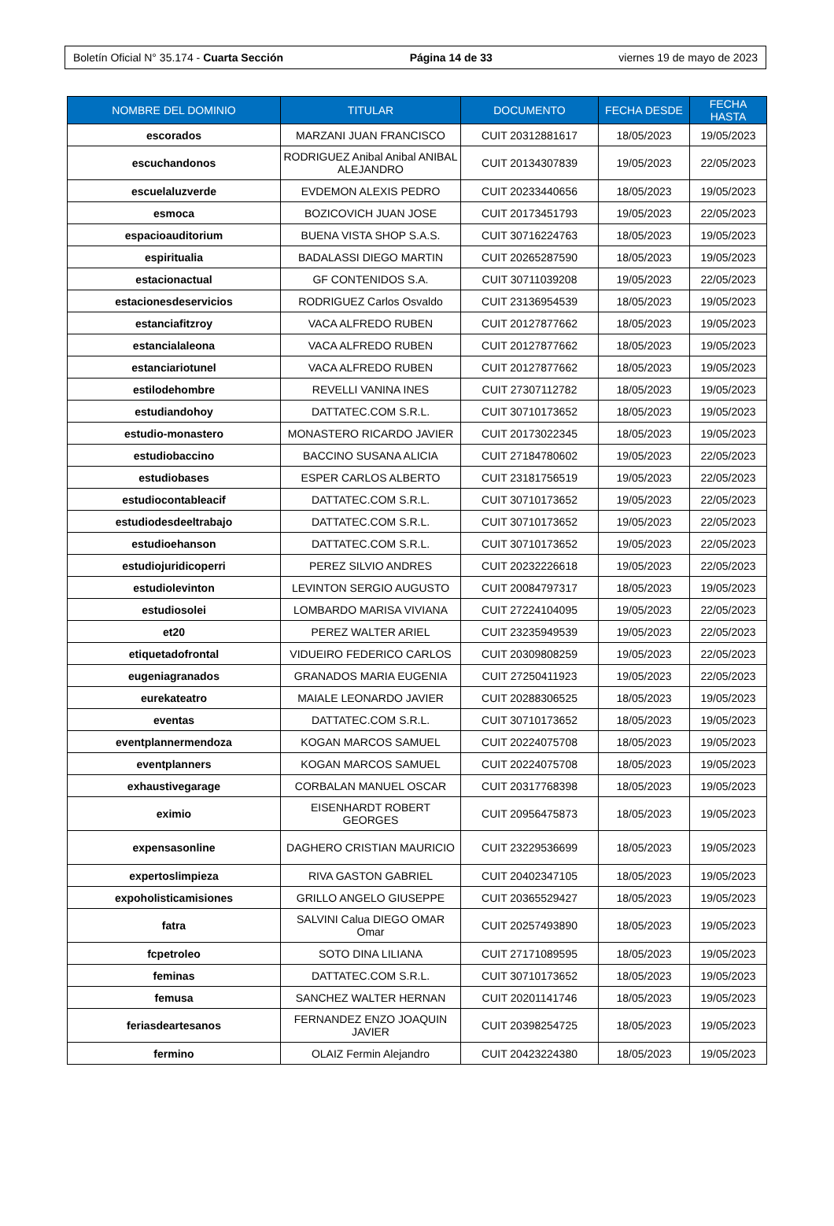Boletín Oficial N° 35.174 - Cuarta Sección Página 14 de 33 viernes 19 de mayo de 2023
| NOMBRE DEL DOMINIO | TITULAR | DOCUMENTO | FECHA DESDE | FECHA HASTA |
| --- | --- | --- | --- | --- |
| escorados | MARZANI JUAN FRANCISCO | CUIT 20312881617 | 18/05/2023 | 19/05/2023 |
| escuchandonos | RODRIGUEZ Anibal Anibal ANIBAL ALEJANDRO | CUIT 20134307839 | 19/05/2023 | 22/05/2023 |
| escuelaluzverde | EVDEMON ALEXIS PEDRO | CUIT 20233440656 | 18/05/2023 | 19/05/2023 |
| esmoca | BOZICOVICH JUAN JOSE | CUIT 20173451793 | 19/05/2023 | 22/05/2023 |
| espacioauditorium | BUENA VISTA SHOP S.A.S. | CUIT 30716224763 | 18/05/2023 | 19/05/2023 |
| espiritualia | BADALASSI DIEGO MARTIN | CUIT 20265287590 | 18/05/2023 | 19/05/2023 |
| estacionactual | GF CONTENIDOS S.A. | CUIT 30711039208 | 19/05/2023 | 22/05/2023 |
| estacionesdeservicios | RODRIGUEZ Carlos Osvaldo | CUIT 23136954539 | 18/05/2023 | 19/05/2023 |
| estanciafitzroy | VACA ALFREDO RUBEN | CUIT 20127877662 | 18/05/2023 | 19/05/2023 |
| estancialaleona | VACA ALFREDO RUBEN | CUIT 20127877662 | 18/05/2023 | 19/05/2023 |
| estanciariotunel | VACA ALFREDO RUBEN | CUIT 20127877662 | 18/05/2023 | 19/05/2023 |
| estilodehombre | REVELLI VANINA INES | CUIT 27307112782 | 18/05/2023 | 19/05/2023 |
| estudiandohoy | DATTATEC.COM S.R.L. | CUIT 30710173652 | 18/05/2023 | 19/05/2023 |
| estudio-monastero | MONASTERO RICARDO JAVIER | CUIT 20173022345 | 18/05/2023 | 19/05/2023 |
| estudiobaccino | BACCINO SUSANA ALICIA | CUIT 27184780602 | 19/05/2023 | 22/05/2023 |
| estudiobases | ESPER CARLOS ALBERTO | CUIT 23181756519 | 19/05/2023 | 22/05/2023 |
| estudiocontableacif | DATTATEC.COM S.R.L. | CUIT 30710173652 | 19/05/2023 | 22/05/2023 |
| estudiodesdeeltrabajo | DATTATEC.COM S.R.L. | CUIT 30710173652 | 19/05/2023 | 22/05/2023 |
| estudioehanson | DATTATEC.COM S.R.L. | CUIT 30710173652 | 19/05/2023 | 22/05/2023 |
| estudiojuridicoperri | PEREZ SILVIO ANDRES | CUIT 20232226618 | 19/05/2023 | 22/05/2023 |
| estudiolevinton | LEVINTON SERGIO AUGUSTO | CUIT 20084797317 | 18/05/2023 | 19/05/2023 |
| estudiosolei | LOMBARDO MARISA VIVIANA | CUIT 27224104095 | 19/05/2023 | 22/05/2023 |
| et20 | PEREZ WALTER ARIEL | CUIT 23235949539 | 19/05/2023 | 22/05/2023 |
| etiquetadofrontal | VIDUEIRO FEDERICO CARLOS | CUIT 20309808259 | 19/05/2023 | 22/05/2023 |
| eugeniagranados | GRANADOS MARIA EUGENIA | CUIT 27250411923 | 19/05/2023 | 22/05/2023 |
| eurekateatro | MAIALE LEONARDO JAVIER | CUIT 20288306525 | 18/05/2023 | 19/05/2023 |
| eventas | DATTATEC.COM S.R.L. | CUIT 30710173652 | 18/05/2023 | 19/05/2023 |
| eventplannermendoza | KOGAN MARCOS SAMUEL | CUIT 20224075708 | 18/05/2023 | 19/05/2023 |
| eventplanners | KOGAN MARCOS SAMUEL | CUIT 20224075708 | 18/05/2023 | 19/05/2023 |
| exhaustivegarage | CORBALAN MANUEL OSCAR | CUIT 20317768398 | 18/05/2023 | 19/05/2023 |
| eximio | EISENHARDT ROBERT GEORGES | CUIT 20956475873 | 18/05/2023 | 19/05/2023 |
| expensasonline | DAGHERO CRISTIAN MAURICIO | CUIT 23229536699 | 18/05/2023 | 19/05/2023 |
| expertoslimpieza | RIVA GASTON GABRIEL | CUIT 20402347105 | 18/05/2023 | 19/05/2023 |
| expoholisticamisiones | GRILLO ANGELO GIUSEPPE | CUIT 20365529427 | 18/05/2023 | 19/05/2023 |
| fatra | SALVINI Calua DIEGO OMAR Omar | CUIT 20257493890 | 18/05/2023 | 19/05/2023 |
| fcpetroleo | SOTO DINA LILIANA | CUIT 27171089595 | 18/05/2023 | 19/05/2023 |
| feminas | DATTATEC.COM S.R.L. | CUIT 30710173652 | 18/05/2023 | 19/05/2023 |
| femusa | SANCHEZ WALTER HERNAN | CUIT 20201141746 | 18/05/2023 | 19/05/2023 |
| feriasdeartesanos | FERNANDEZ ENZO JOAQUIN JAVIER | CUIT 20398254725 | 18/05/2023 | 19/05/2023 |
| fermino | OLAIZ Fermin Alejandro | CUIT 20423224380 | 18/05/2023 | 19/05/2023 |